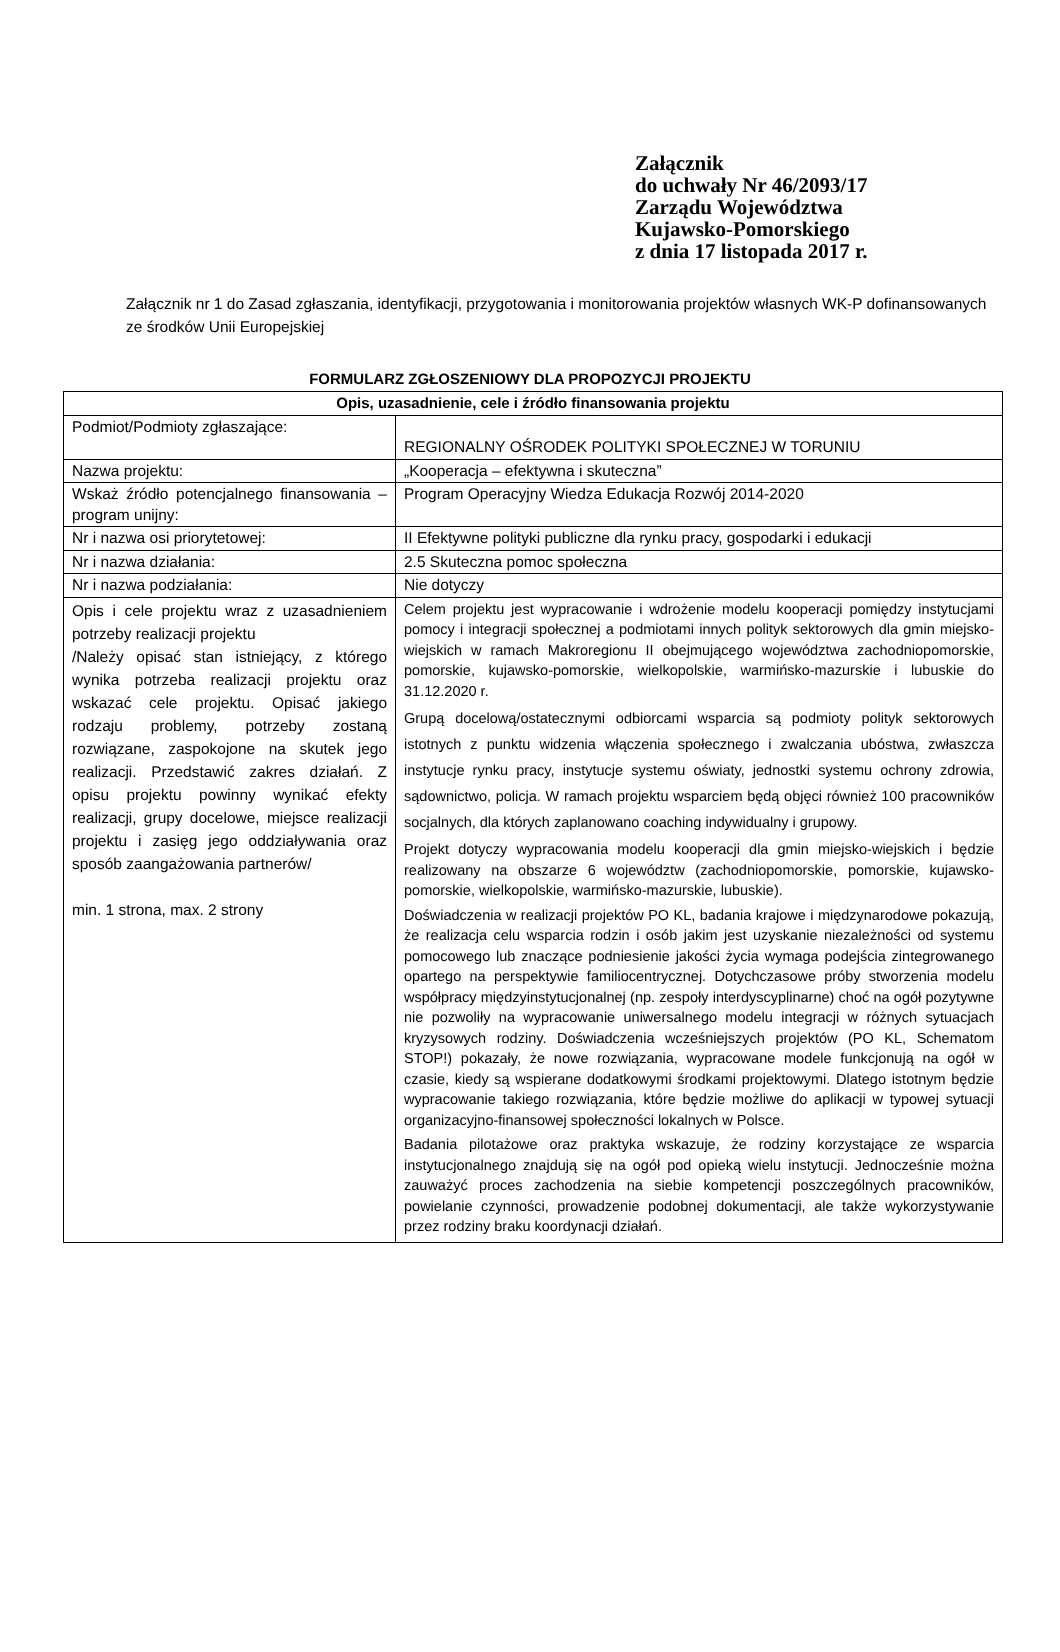Załącznik
do uchwały Nr 46/2093/17
Zarządu Województwa
Kujawsko-Pomorskiego
z dnia 17 listopada 2017 r.
Załącznik nr 1 do Zasad zgłaszania, identyfikacji, przygotowania i monitorowania projektów własnych WK-P dofinansowanych ze środków Unii Europejskiej
FORMULARZ ZGŁOSZENIOWY DLA PROPOZYCJI PROJEKTU
| Opis, uzasadnienie, cele i źródło finansowania projektu | |
| --- | --- |
| Podmiot/Podmioty zgłaszające: | REGIONALNY OŚRODEK POLITYKI SPOŁECZNEJ W TORUNIU |
| Nazwa projektu: | „Kooperacja – efektywna i skuteczna” |
| Wskaż źródło potencjalnego finansowania – program unijny: | Program Operacyjny Wiedza Edukacja Rozwój 2014-2020 |
| Nr i nazwa osi priorytetowej: | II Efektywne polityki publiczne dla rynku pracy, gospodarki i edukacji |
| Nr i nazwa działania: | 2.5 Skuteczna pomoc społeczna |
| Nr i nazwa podziałania: | Nie dotyczy |
| Opis i cele projektu wraz z uzasadnieniem potrzeby realizacji projektu /Należy opisać stan istniejący, z którego wynika potrzeba realizacji projektu oraz wskazać cele projektu. Opisać jakiego rodzaju problemy, potrzeby zostaną rozwiązane, zaspokojone na skutek jego realizacji. Przedstawić zakres działań. Z opisu projektu powinny wynikać efekty realizacji, grupy docelowe, miejsce realizacji projektu i zasięg jego oddziaływania oraz sposób zaangażowania partnerów/ min. 1 strona, max. 2 strony | Celem projektu jest wypracowanie i wdrożenie modelu kooperacji pomiędzy instytucjami pomocy i integracji społecznej a podmiotami innych polityk sektorowych dla gmin miejsko-wiejskich w ramach Makroregionu II obejmującego województwa zachodniopomorskie, pomorskie, kujawsko-pomorskie, wielkopolskie, warmińsko-mazurskie i lubuskie do 31.12.2020 r. Grupą docelową/ostatecznymi odbiorcami wsparcia są podmioty polityk sektorowych istotnych z punktu widzenia włączenia społecznego i zwalczania ubóstwa, zwłaszcza instytucje rynku pracy, instytucje systemu oświaty, jednostki systemu ochrony zdrowia, sądownictwo, policja. W ramach projektu wsparciem będą objęci również 100 pracowników socjalnych, dla których zaplanowano coaching indywidualny i grupowy. Projekt dotyczy wypracowania modelu kooperacji dla gmin miejsko-wiejskich i będzie realizowany na obszarze 6 województw (zachodniopomorskie, pomorskie, kujawsko-pomorskie, wielkopolskie, warmińsko-mazurskie, lubuskie). Doświadczenia w realizacji projektów PO KL, badania krajowe i międzynarodowe pokazują, że realizacja celu wsparcia rodzin i osób jakim jest uzyskanie niezależności od systemu pomocowego lub znaczące podniesienie jakości życia wymaga podejścia zintegrowanego opartego na perspektywie familiocentrycznej. Dotychczasowe próby stworzenia modelu współpracy międzyinstytucjonalnej (np. zespoły interdyscyplinarne) choć na ogół pozytywne nie pozwoliły na wypracowanie uniwersalnego modelu integracji w różnych sytuacjach kryzysowych rodziny. Doświadczenia wcześniejszych projektów (PO KL, Schematom STOP!) pokazały, że nowe rozwiązania, wypracowane modele funkcjonują na ogół w czasie, kiedy są wspierane dodatkowymi środkami projektowymi. Dlatego istotnym będzie wypracowanie takiego rozwiązania, które będzie możliwe do aplikacji w typowej sytuacji organizacyjno-finansowej społeczności lokalnych w Polsce. Badania pilotażowe oraz praktyka wskazuje, że rodziny korzystające ze wsparcia instytucjonalnego znajdują się na ogół pod opieką wielu instytucji. Jednocześnie można zauważyć proces zachodzenia na siebie kompetencji poszczególnych pracowników, powielanie czynności, prowadzenie podobnej dokumentacji, ale także wykorzystywanie przez rodziny braku koordynacji działań. |